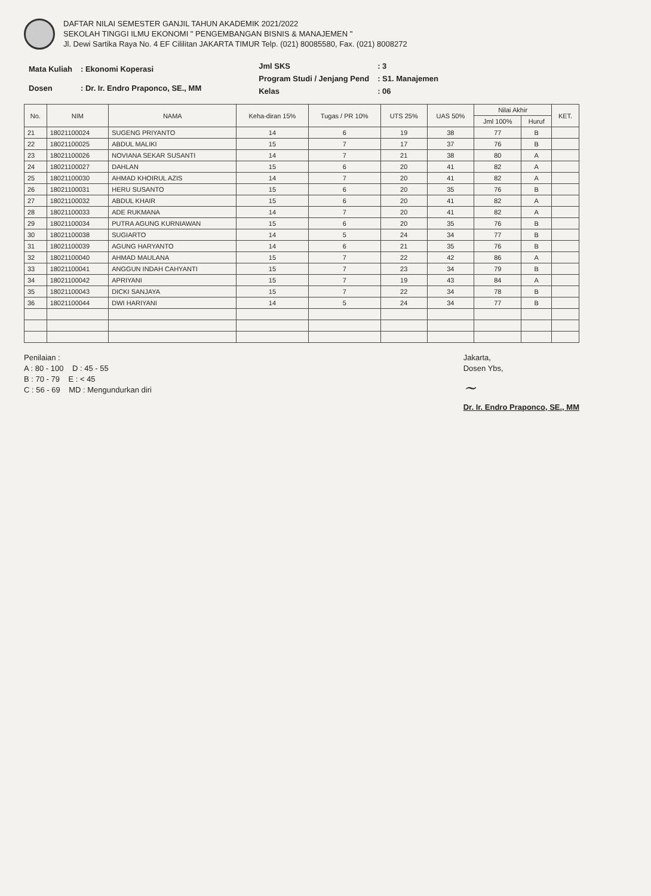DAFTAR NILAI SEMESTER GANJIL TAHUN AKADEMIK 2021/2022
SEKOLAH TINGGI ILMU EKONOMI " PENGEMBANGAN BISNIS & MANAJEMEN "
Jl. Dewi Sartika Raya No. 4 EF Cililitan JAKARTA TIMUR Telp. (021) 80085580, Fax. (021) 8008272
| Mata Kuliah | : Ekonomi Koperasi |
| Dosen | : Dr. Ir. Endro Praponco, SE., MM |
| Jml SKS | : 3 |
| Program Studi / Jenjang Pend | : S1. Manajemen |
| Kelas | : 06 |
| No. | NIM | NAMA | Keha-diran 15% | Tugas / PR 10% | UTS 25% | UAS 50% | Nilai Akhir | | KET. |
| --- | --- | --- | --- | --- | --- | --- | --- | --- | --- |
| | | | | | | | Jml 100% | Huruf | |
| 21 | 18021100024 | SUGENG PRIYANTO | 14 | 6 | 19 | 38 | 77 | B | |
| 22 | 18021100025 | ABDUL MALIKI | 15 | 7 | 17 | 37 | 76 | B | |
| 23 | 18021100026 | NOVIANA SEKAR SUSANTI | 14 | 7 | 21 | 38 | 80 | A | |
| 24 | 18021100027 | DAHLAN | 15 | 6 | 20 | 41 | 82 | A | |
| 25 | 18021100030 | AHMAD KHOIRUL AZIS | 14 | 7 | 20 | 41 | 82 | A | |
| 26 | 18021100031 | HERU SUSANTO | 15 | 6 | 20 | 35 | 76 | B | |
| 27 | 18021100032 | ABDUL KHAIR | 15 | 6 | 20 | 41 | 82 | A | |
| 28 | 18021100033 | ADE RUKMANA | 14 | 7 | 20 | 41 | 82 | A | |
| 29 | 18021100034 | PUTRA AGUNG KURNIAWAN | 15 | 6 | 20 | 35 | 76 | B | |
| 30 | 18021100038 | SUGIARTO | 14 | 5 | 24 | 34 | 77 | B | |
| 31 | 18021100039 | AGUNG HARYANTO | 14 | 6 | 21 | 35 | 76 | B | |
| 32 | 18021100040 | AHMAD MAULANA | 15 | 7 | 22 | 42 | 86 | A | |
| 33 | 18021100041 | ANGGUN INDAH CAHYANTI | 15 | 7 | 23 | 34 | 79 | B | |
| 34 | 18021100042 | APRIYANI | 15 | 7 | 19 | 43 | 84 | A | |
| 35 | 18021100043 | DICKI SANJAYA | 15 | 7 | 22 | 34 | 78 | B | |
| 36 | 18021100044 | DWI HARIYANI | 14 | 5 | 24 | 34 | 77 | B | |
Penilaian :
A : 80 - 100 D : 45 - 55
B : 70 - 79 E : < 45
C : 56 - 69 MD : Mengundurkan diri
Jakarta,
Dosen Ybs,
~
Dr. Ir. Endro Praponco, SE., MM